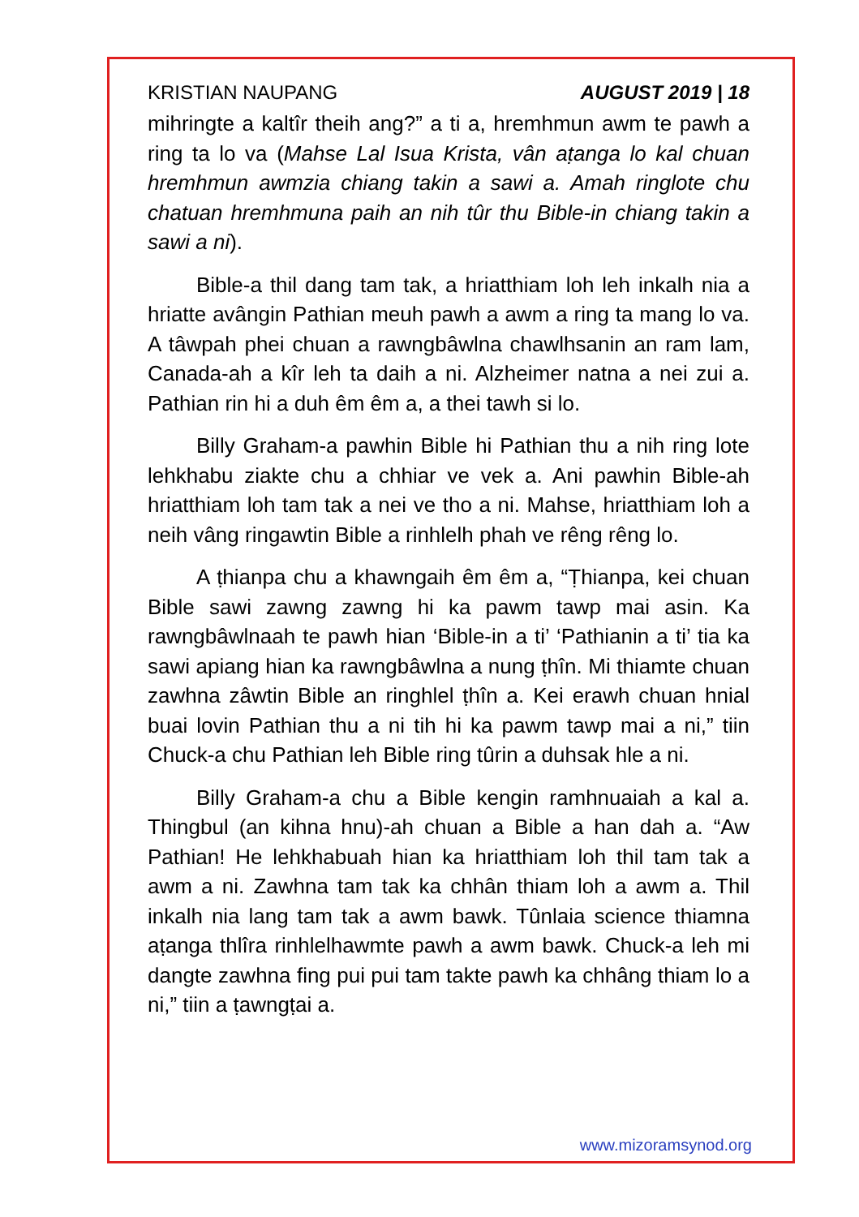KRISTIAN NAUPANG AUGUST 2019 | 18
mihringte a kaltîr theih ang?” a ti a, hremhmun awm te pawh a ring ta lo va (Mahse Lal Isua Krista, vân aṭanga lo kal chuan hremhmun awmzia chiang takin a sawi a. Amah ringlote chu chatuan hremhmuna paih an nih tûr thu Bible-in chiang takin a sawi a ni).
Bible-a thil dang tam tak, a hriatthiam loh leh inkalh nia a hriatte avângin Pathian meuh pawh a awm a ring ta mang lo va. A tâwpah phei chuan a rawngbâwlna chawlhsanin an ram lam, Canada-ah a kîr leh ta daih a ni. Alzheimer natna a nei zui a. Pathian rin hi a duh êm êm a, a thei tawh si lo.
Billy Graham-a pawhin Bible hi Pathian thu a nih ring lote lehkhabu ziakte chu a chhiar ve vek a. Ani pawhin Bible-ah hriatthiam loh tam tak a nei ve tho a ni. Mahse, hriatthiam loh a neih vâng ringawtin Bible a rinhlelh phah ve rêng rêng lo.
A ṭhianpa chu a khawngaih êm êm a, “Ṭhianpa, kei chuan Bible sawi zawng zawng hi ka pawm tawp mai asin. Ka rawngbâwlnaah te pawh hian ‘Bible-in a ti’ ‘Pathianin a ti’ tia ka sawi apiang hian ka rawngbâwlna a nung ṭhîn. Mi thiamte chuan zawhna zâwtin Bible an ringhlel ṭhîn a. Kei erawh chuan hnial buai lovin Pathian thu a ni tih hi ka pawm tawp mai a ni,” tiin Chuck-a chu Pathian leh Bible ring tûrin a duhsak hle a ni.
Billy Graham-a chu a Bible kengin ramhnuaiah a kal a. Thingbul (an kihna hnu)-ah chuan a Bible a han dah a. “Aw Pathian! He lehkhabuah hian ka hriatthiam loh thil tam tak a awm a ni. Zawhna tam tak ka chhân thiam loh a awm a. Thil inkalh nia lang tam tak a awm bawk. Tûnlaia science thiamna aṭanga thlîra rinhlelhawmte pawh a awm bawk. Chuck-a leh mi dangte zawhna fing pui pui tam takte pawh ka chhâng thiam lo a ni,” tiin a ṭawngṭai a.
www.mizoramsynod.org